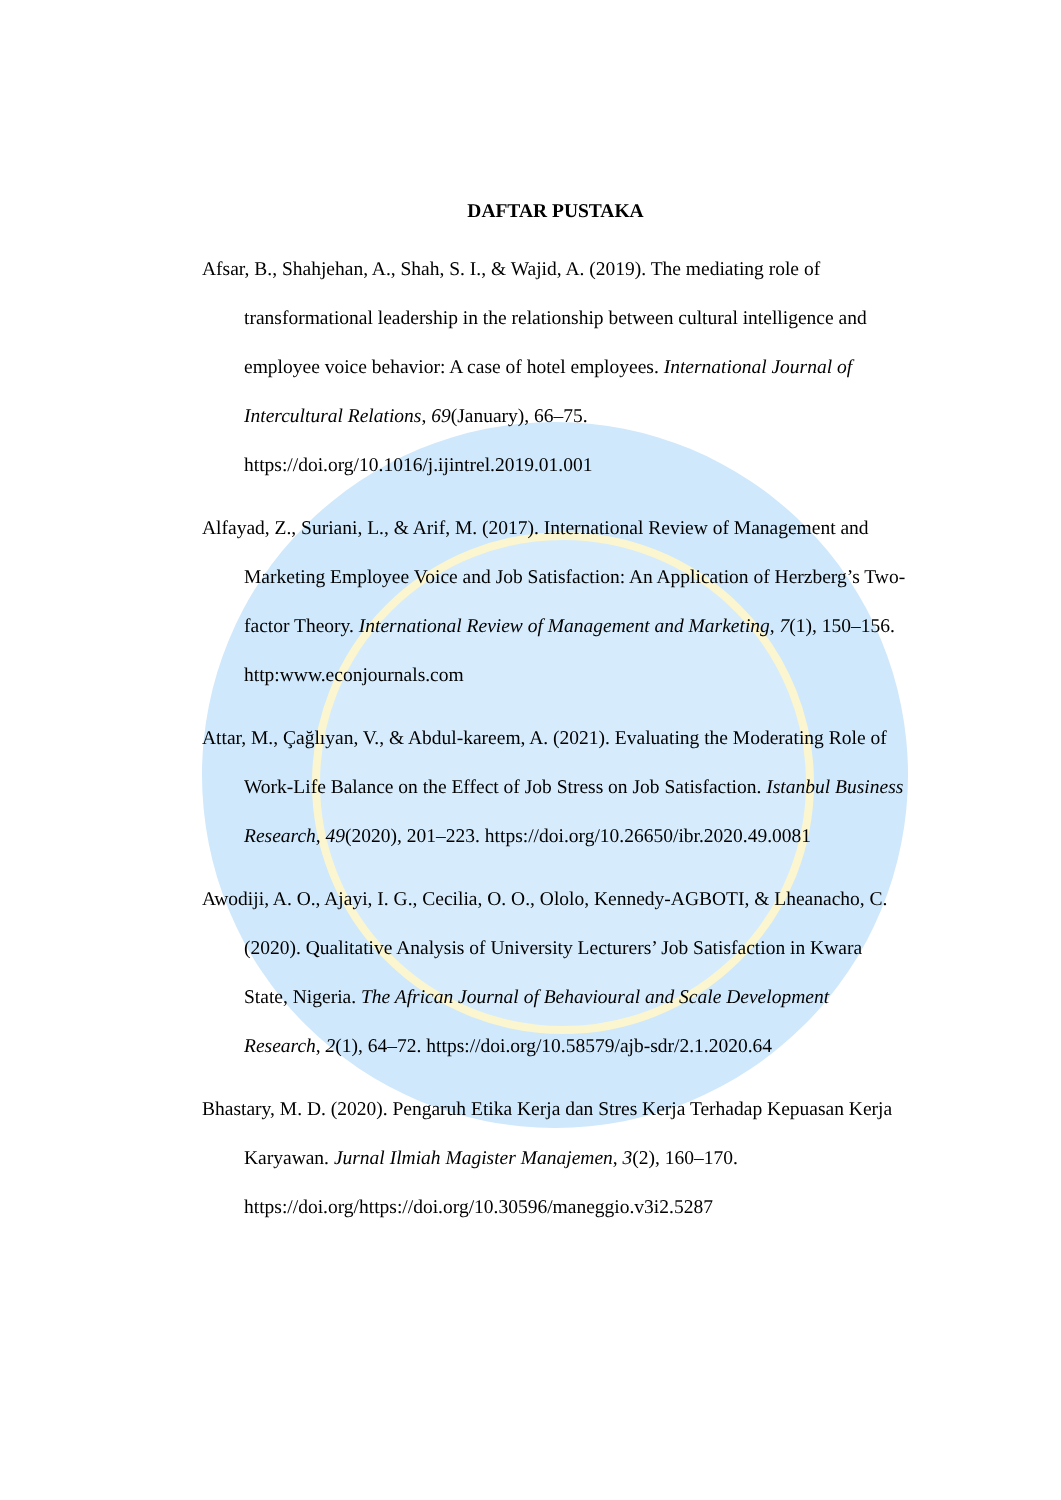DAFTAR PUSTAKA
Afsar, B., Shahjehan, A., Shah, S. I., & Wajid, A. (2019). The mediating role of transformational leadership in the relationship between cultural intelligence and employee voice behavior: A case of hotel employees. International Journal of Intercultural Relations, 69(January), 66–75. https://doi.org/10.1016/j.ijintrel.2019.01.001
Alfayad, Z., Suriani, L., & Arif, M. (2017). International Review of Management and Marketing Employee Voice and Job Satisfaction: An Application of Herzberg’s Two-factor Theory. International Review of Management and Marketing, 7(1), 150–156. http:www.econjournals.com
Attar, M., Çağlıyan, V., & Abdul-kareem, A. (2021). Evaluating the Moderating Role of Work-Life Balance on the Effect of Job Stress on Job Satisfaction. Istanbul Business Research, 49(2020), 201–223. https://doi.org/10.26650/ibr.2020.49.0081
Awodiji, A. O., Ajayi, I. G., Cecilia, O. O., Ololo, Kennedy-AGBOTI, & Lheanacho, C. (2020). Qualitative Analysis of University Lecturers’ Job Satisfaction in Kwara State, Nigeria. The African Journal of Behavioural and Scale Development Research, 2(1), 64–72. https://doi.org/10.58579/ajb-sdr/2.1.2020.64
Bhastary, M. D. (2020). Pengaruh Etika Kerja dan Stres Kerja Terhadap Kepuasan Kerja Karyawan. Jurnal Ilmiah Magister Manajemen, 3(2), 160–170. https://doi.org/https://doi.org/10.30596/maneggio.v3i2.5287